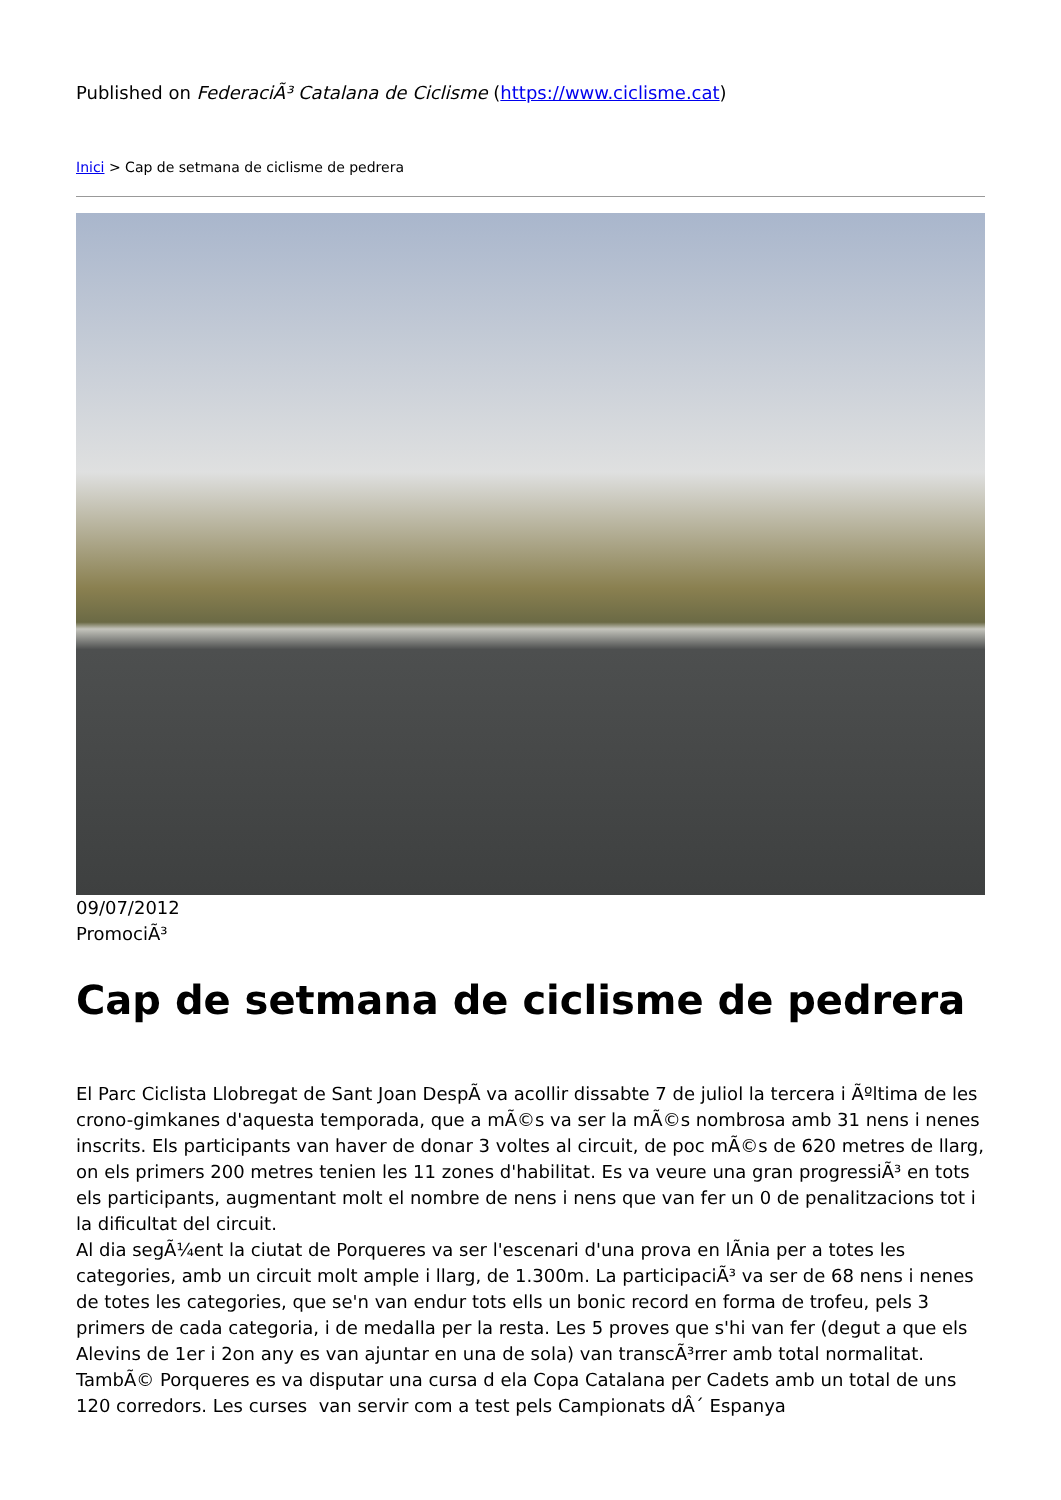Published on FederaciÃ³ Catalana de Ciclisme (https://www.ciclisme.cat)
Inici > Cap de setmana de ciclisme de pedrera
09/07/2012
PromociÃ³
Cap de setmana de ciclisme de pedrera
El Parc Ciclista Llobregat de Sant Joan DespÃ va acollir dissabte 7 de juliol la tercera i Ãºltima de les crono-gimkanes d'aquesta temporada, que a mÃ©s va ser la mÃ©s nombrosa amb 31 nens i nenes inscrits. Els participants van haver de donar 3 voltes al circuit, de poc mÃ©s de 620 metres de llarg, on els primers 200 metres tenien les 11 zones d'habilitat. Es va veure una gran progressiÃ³ en tots els participants, augmentant molt el nombre de nens i nens que van fer un 0 de penalitzacions tot i la dificultat del circuit.
Al dia segÃ¼ent la ciutat de Porqueres va ser l'escenari d'una prova en lÃnia per a totes les categories, amb un circuit molt ample i llarg, de 1.300m. La participaciÃ³ va ser de 68 nens i nenes de totes les categories, que se'n van endur tots ells un bonic record en forma de trofeu, pels 3 primers de cada categoria, i de medalla per la resta. Les 5 proves que s'hi van fer (degut a que els Alevins de 1er i 2on any es van ajuntar en una de sola) van transcÃ³rrer amb total normalitat. TambÃ© Porqueres es va disputar una cursa d ela Copa Catalana per Cadets amb un total de uns 120 corredors. Les curses van servir com a test pels Campionats dÂ´ Espanya